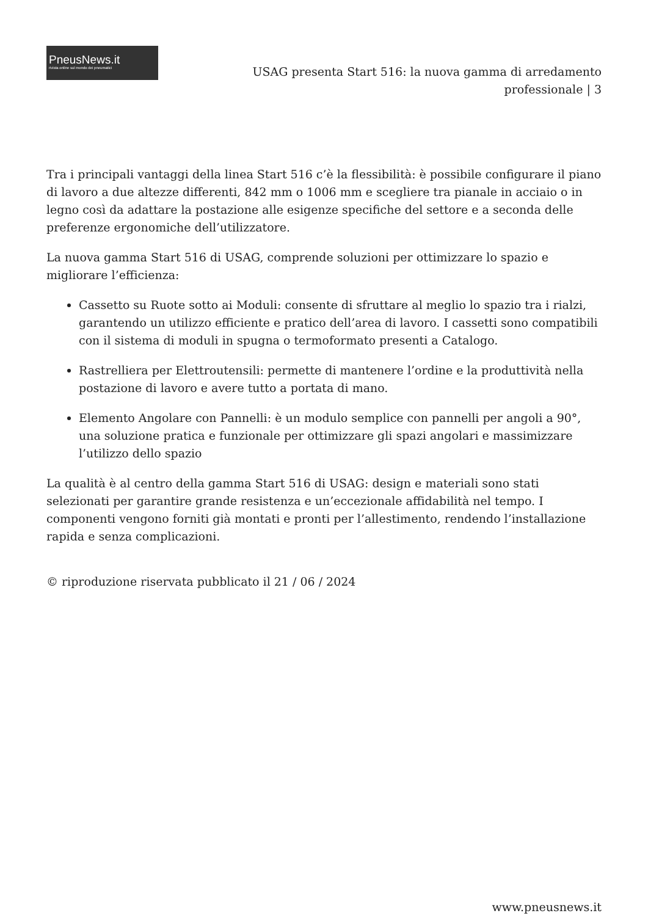PneusNews.it
rivista online sul mondo dei pneumatici
USAG presenta Start 516: la nuova gamma di arredamento professionale | 3
Tra i principali vantaggi della linea Start 516 c’è la flessibilità: è possibile configurare il piano di lavoro a due altezze differenti, 842 mm o 1006 mm e scegliere tra pianale in acciaio o in legno così da adattare la postazione alle esigenze specifiche del settore e a seconda delle preferenze ergonomiche dell’utilizzatore.
La nuova gamma Start 516 di USAG, comprende soluzioni per ottimizzare lo spazio e migliorare l’efficienza:
Cassetto su Ruote sotto ai Moduli: consente di sfruttare al meglio lo spazio tra i rialzi, garantendo un utilizzo efficiente e pratico dell’area di lavoro. I cassetti sono compatibili con il sistema di moduli in spugna o termoformato presenti a Catalogo.
Rastrelliera per Elettroutensili: permette di mantenere l’ordine e la produttività nella postazione di lavoro e avere tutto a portata di mano.
Elemento Angolare con Pannelli: è un modulo semplice con pannelli per angoli a 90°, una soluzione pratica e funzionale per ottimizzare gli spazi angolari e massimizzare l’utilizzo dello spazio
La qualità è al centro della gamma Start 516 di USAG: design e materiali sono stati selezionati per garantire grande resistenza e un’eccezionale affidabilità nel tempo. I componenti vengono forniti già montati e pronti per l’allestimento, rendendo l’installazione rapida e senza complicazioni.
© riproduzione riservata pubblicato il 21 / 06 / 2024
www.pneusnews.it